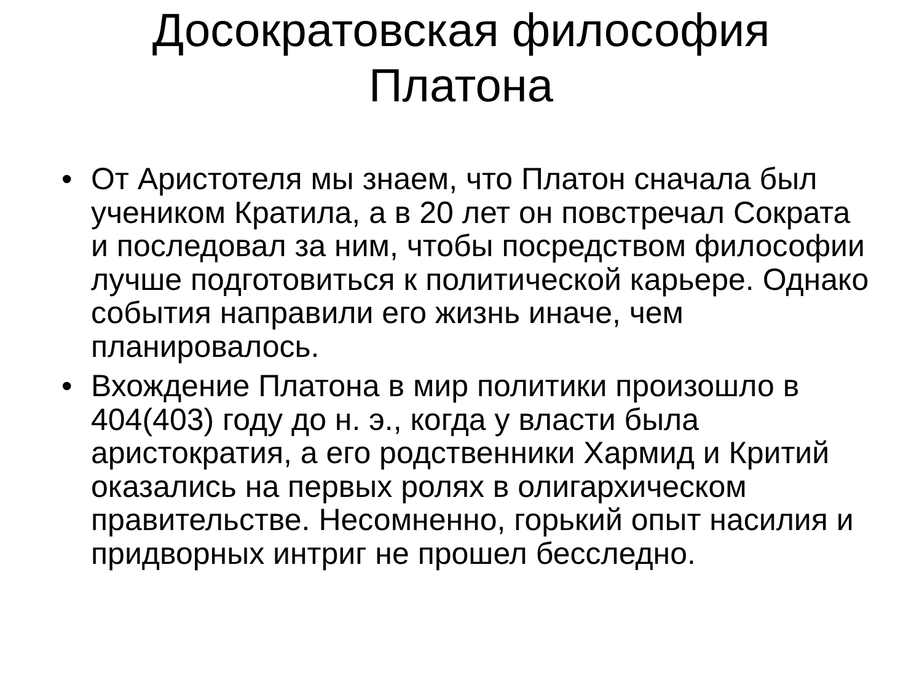Досократовская философия
Платона
• От Аристотеля мы знаем, что Платон сначала был учеником Кратила, а в 20 лет он повстречал Сократа и последовал за ним, чтобы посредством философии лучше подготовиться к политической карьере. Однако события направили его жизнь иначе, чем планировалось.
• Вхождение Платона в мир политики произошло в 404(403) году до н. э., когда у власти была аристократия, а его родственники Хармид и Критий оказались на первых ролях в олигархическом правительстве. Несомненно, горький опыт насилия и придворных интриг не прошел бесследно.